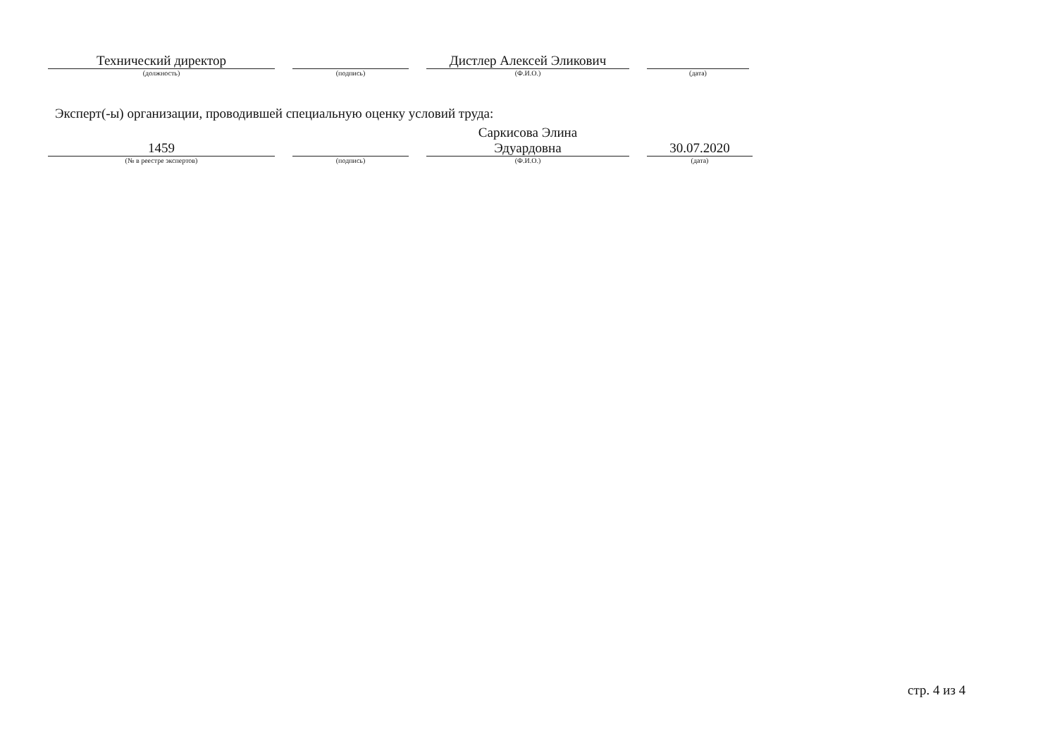Технический директор
(должность)
(подпись)
Дистлер Алексей Эликович
(Ф.И.О.)
(дата)
Эксперт(-ы) организации, проводившей специальную оценку условий труда:
1459
(№ в реестре экспертов)
(подпись)
Саркисова Элина
Эдуардовна
(Ф.И.О.)
30.07.2020
(дата)
стр. 4 из 4